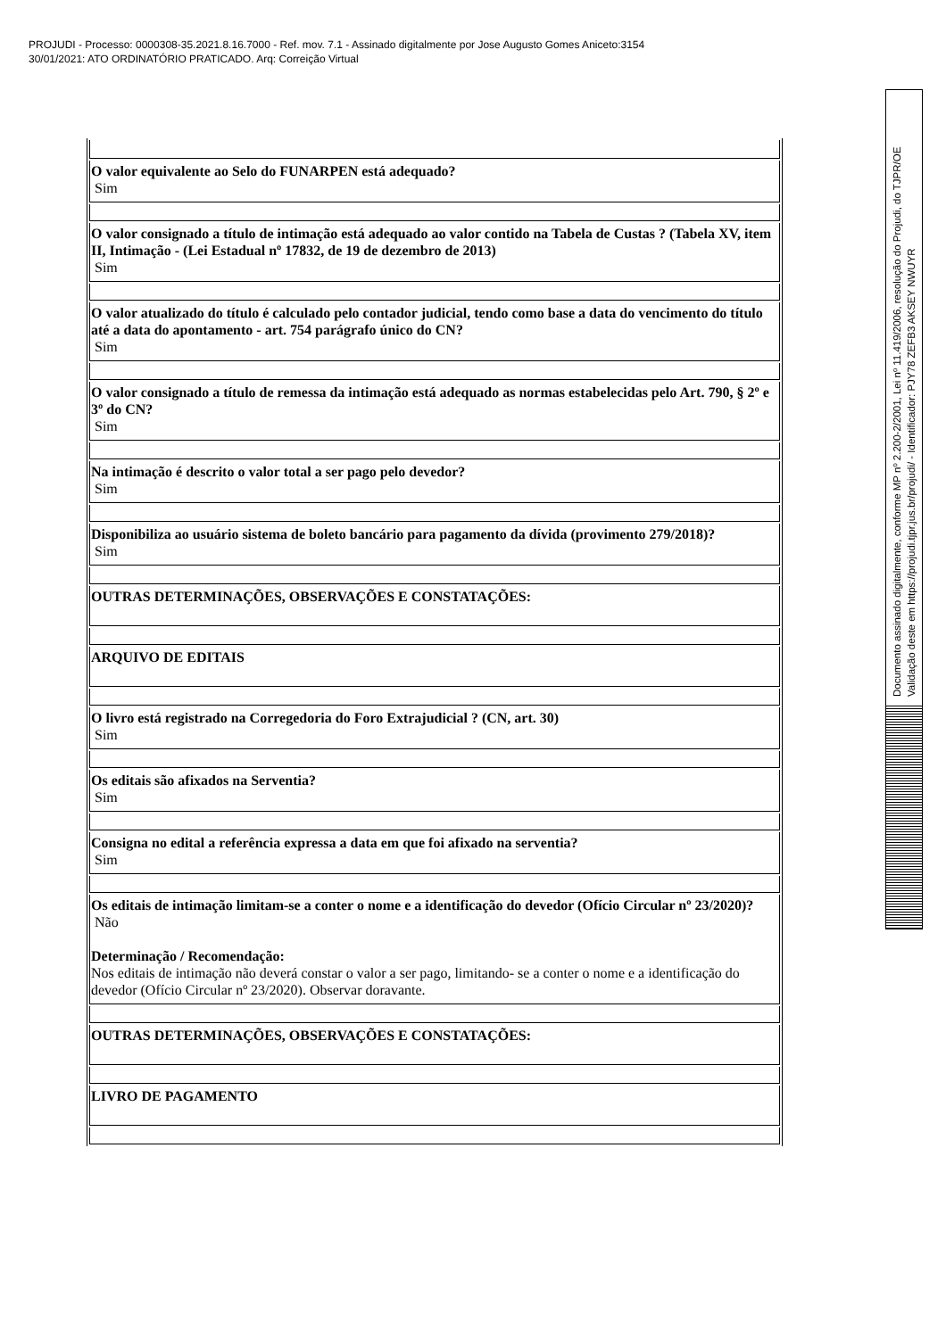PROJUDI - Processo: 0000308-35.2021.8.16.7000 - Ref. mov. 7.1 - Assinado digitalmente por Jose Augusto Gomes Aniceto:3154
30/01/2021: ATO ORDINATÓRIO PRATICADO. Arq: Correição Virtual
| O valor equivalente ao Selo do FUNARPEN está adequado? Sim |
| O valor consignado a título de intimação está adequado ao valor contido na Tabela de Custas ? (Tabela XV, item II, Intimação - (Lei Estadual nº 17832, de 19 de dezembro de 2013) Sim |
| O valor atualizado do título é calculado pelo contador judicial, tendo como base a data do vencimento do título até a data do apontamento - art. 754 parágrafo único do CN? Sim |
| O valor consignado a título de remessa da intimação está adequado as normas estabelecidas pelo Art. 790, § 2º e 3º do CN? Sim |
| Na intimação é descrito o valor total a ser pago pelo devedor? Sim |
| Disponibiliza ao usuário sistema de boleto bancário para pagamento da dívida (provimento 279/2018)? Sim |
| OUTRAS DETERMINAÇÕES, OBSERVAÇÕES E CONSTATAÇÕES: |
| ARQUIVO DE EDITAIS |
| O livro está registrado na Corregedoria do Foro Extrajudicial ? (CN, art. 30) Sim |
| Os editais são afixados na Serventia? Sim |
| Consigna no edital a referência expressa a data em que foi afixado na serventia? Sim |
| Os editais de intimação limitam-se a conter o nome e a identificação do devedor (Ofício Circular nº 23/2020)? Não Determinação / Recomendação: Nos editais de intimação não deverá constar o valor a ser pago, limitando- se a conter o nome e a identificação do devedor (Ofício Circular nº 23/2020). Observar doravante. |
| OUTRAS DETERMINAÇÕES, OBSERVAÇÕES E CONSTATAÇÕES: |
| LIVRO DE PAGAMENTO |
Documento assinado digitalmente, conforme MP nº 2.200-2/2001, Lei nº 11.419/2006, resolução do Projudi, do TJPR/OE
Validação deste em https://projudi.tjpr.jus.br/projudi/ - Identificador: PJY78 ZEFB3 AKSEY NWUYR